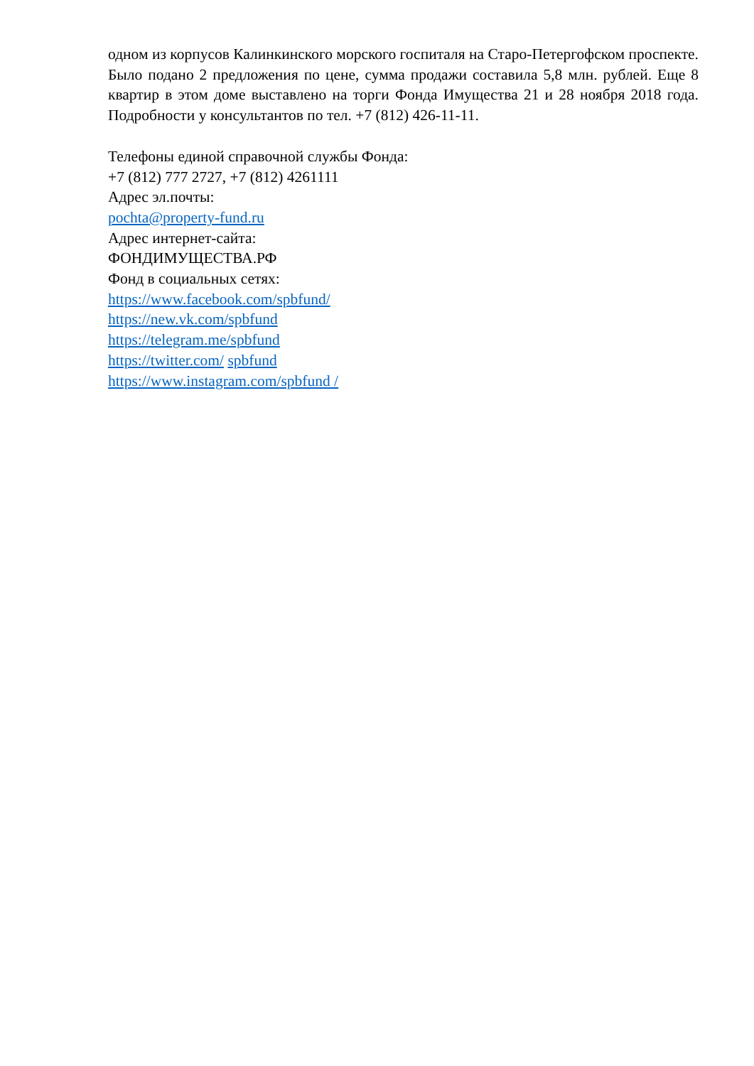одном из корпусов Калинкинского морского госпиталя на Старо-Петергофском проспекте. Было подано 2 предложения по цене, сумма продажи составила 5,8 млн. рублей. Еще 8 квартир в этом доме выставлено на торги Фонда Имущества 21 и 28 ноября 2018 года. Подробности у консультантов по тел. +7 (812) 426-11-11.
Телефоны единой справочной службы Фонда:
+7 (812) 777 2727, +7 (812) 4261111
Адрес эл.почты:
pochta@property-fund.ru
Адрес интернет-сайта:
ФОНДИМУЩЕСТВА.РФ
Фонд в социальных сетях:
https://www.facebook.com/spbfund/
https://new.vk.com/spbfund
https://telegram.me/spbfund
https://twitter.com/ spbfund
https://www.instagram.com/spbfund /